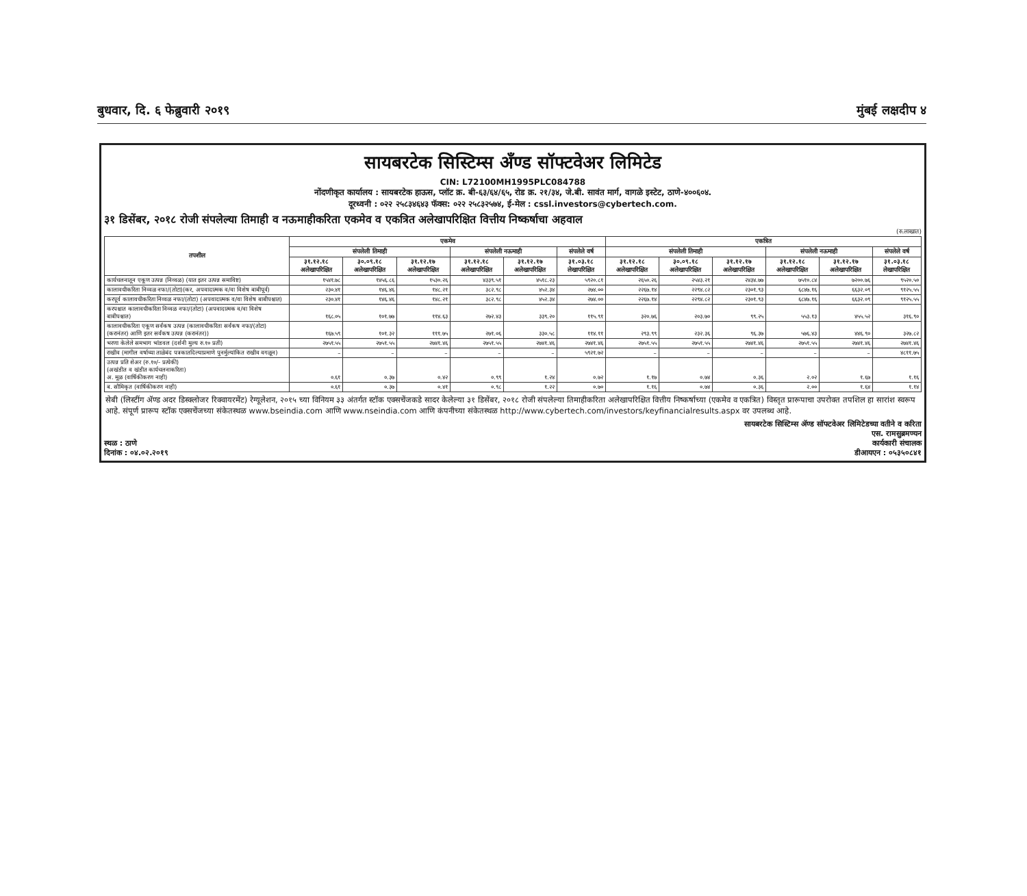बुधवार, दि. ६ फेब्रुवारी २०१९ मुंबई लक्षदीप ४
सायबरटेक सिस्टिम्स अँण्ड सॉफ्टवेअर लिमिटेड
CIN: L72100MH1995PLC084788
नोंदणीकृत कार्यालय : सायबरटेक हाऊस, प्लॉट क्र. बी-६३/६४/६५, रोड क्र. २१/३४, जे.बी. सावंत मार्ग, वागळे इस्टेट, ठाणे-४००६०४.
दूरध्वनी : ०२२ २५८३४६४३ फॅक्स: ०२२ २५८३२५७४, ई-मेल : cssl.investors@cybertech.com.
३१ डिसेंबर, २०१८ रोजी संपलेल्या तिमाही व नऊमाहीकरिता एकमेव व एकत्रित अलेखापरिक्षित वित्तीय निष्कर्षाचा अहवाल
(रु.लाखात)
| तपशील | एकमेव | | | | | | एकत्रित | | | | | |
| --- | --- | --- | --- | --- | --- | --- | --- | --- | --- | --- | --- | --- |
| | संपलेली तिमाही | | | संपलेली नऊमाही | | संपलेले वर्ष | संपलेली तिमाही | | | संपलेली नऊमाही | | संपलेले वर्ष |
| | ३१.१२.१८ अलेखापरिक्षित | ३०.०९.१८ अलेखापरिक्षित | ३१.१२.१७ अलेखापरिक्षित | ३१.१२.१८ अलेखापरिक्षित | ३१.१२.१७ अलेखापरिक्षित | ३१.०३.१८ लेखापरिक्षित | ३१.१२.१८ अलेखापरिक्षित | ३०.०९.१८ अलेखापरिक्षित | ३१.१२.१७ अलेखापरिक्षित | ३१.१२.१८ अलेखापरिक्षित | ३१.१२.१७ अलेखापरिक्षित | ३१.०३.१८ लेखापरिक्षित |
| कार्यचलनातून एकूण उत्पन्न (निव्वळ) (यात इतर उत्पन्न समाविष्ट) | १५४१.७८ | १४५६.८६ | १५३०.२६ | ४३३९.५१ | ४५१८.२३ | ५९२०.८१ | २६५०.२६ | २५४३.२१ | २४३४.७७ | ७५१०.८४ | ७२००.७६ | ९५२०.५० |
| कालावधीकरिता निव्वळ नफा/(तोटा)(कर, अपवादात्मक व/वा विशेष बाबीपूर्व) | २३०.४१ | १४६.४६ | १४८.२१ | ३८२.९८ | ४५२.३४ | २७४.०० | २२६७.१४ | २२९४.८२ | २३०१.९३ | ६८४७.१६ | ६६३२.०९ | ९१२५.५५ |
| करपूर्व कालावधीकरिता निव्वळ नफा/(तोटा) (अपवादात्मक व/वा विशेष बाबीपश्चात) | २३०.४१ | १४६.४६ | १४८.२१ | ३८२.९८ | ४५२.३४ | २७४.०० | २२६७.१४ | २२९४.८२ | २३०१.९३ | ६८४७.१६ | ६६३२.०९ | ९१२५.५५ |
| करपश्चात कालावधीकरिता निव्वळ नफा/(तोटा) (अपवादात्मक व/वा विशेष बाबीपश्चात) | १६८.०५ | १०१.७७ | ११४.६३ | २७२.४३ | ३३९.२० | ११५.९१ | ३२०.७६ | २०३.७० | ९९.२५ | ५५३.१३ | ४५५.५२ | ३१६.९० |
| कालावधीकरिता एकूण सर्वंकष उत्पन्न (कालावधीकरिता सर्वंकष नफा/(तोटा) (करानंतर) आणि इतर सर्वंकष उत्पन्न (करानंतर)) | १६७.५९ | १०१.३२ | १११.७५ | २७१.०६ | ३३०.५८ | ११४.११ | २९३.९९ | २३२.३६ | ९६.३७ | ५७६.४३ | ४४६.९० | ३२७.८२ |
| भरणा केलेले समभाग भांडवल (दर्शनी मुल्य रु.१० प्रती) | २७५१.५५ | २७५१.५५ | २७४१.४६ | २७५१.५५ | २७४१.४६ | २७४१.४६ | २७५१.५५ | २७५१.५५ | २७४१.४६ | २७५१.५५ | २७४१.४६ | २७४१.४६ |
| राखीव (मागील वर्षाच्या ताळेबंद पत्रकातदिल्याप्रमाणे पुनर्मुल्यांकित राखीव वगळून) | – | – | – | – | – | ५९२१.७२ | – | – | – | – | – | ४८११.७५ |
| उत्पन्न प्रति शेअर (रु.१०/- प्रत्येकी) (अखंडीत व खंडीत कार्यचलनाकरिता) अ. मूळ (वार्षिकीकरण नाही) | ०.६१ | ०.३७ | ०.४२ | ०.९९ | १.२४ | ०.७२ | १.१७ | ०.७४ | ०.३६ | २.०२ | १.६७ | १.१६ |
| ब. सौमिकृत (वार्षिकीकरण नाही) | ०.६१ | ०.३७ | ०.४१ | ०.९८ | १.२२ | ०.७० | १.१६ | ०.७४ | ०.३६ | २.०० | १.६४ | १.१४ |
सेबी (लिस्टींग ॲण्ड अदर डिस्क्लोजर रिक्वायरमेंट) रेग्यूलेशन, २०१५ च्या विनियम ३३ अंतर्गत स्टॉक एक्सचेंजकडे सादर केलेल्या ३१ डिसेंबर, २०१८ रोजी संपलेल्या तिमाहीकरिता अलेखापरिक्षित वित्तीय निष्कर्षाच्या (एकमेव व एकत्रित) विस्तृत प्रारूपाचा उपरोक्त तपशिल हा सारांश स्वरूप आहे. संपूर्ण प्रारूप स्टॉक एक्सचेंजच्या संकेतस्थळ www.bseindia.com आणि www.nseindia.com आणि कंपनीच्या संकेतस्थळ http://www.cybertech.com/investors/keyfinancialresults.aspx वर उपलब्ध आहे.
स्थळ : ठाणे
दिनांक : ०४.०२.२०१९
सायबरटेक सिस्टिम्स ॲण्ड सॉफ्टवेअर लिमिटेडच्या वतीने व करिता
एस. रामसुब्रमण्यन
कार्यकारी संचालक
डीआयएन : ०५३५०८४१